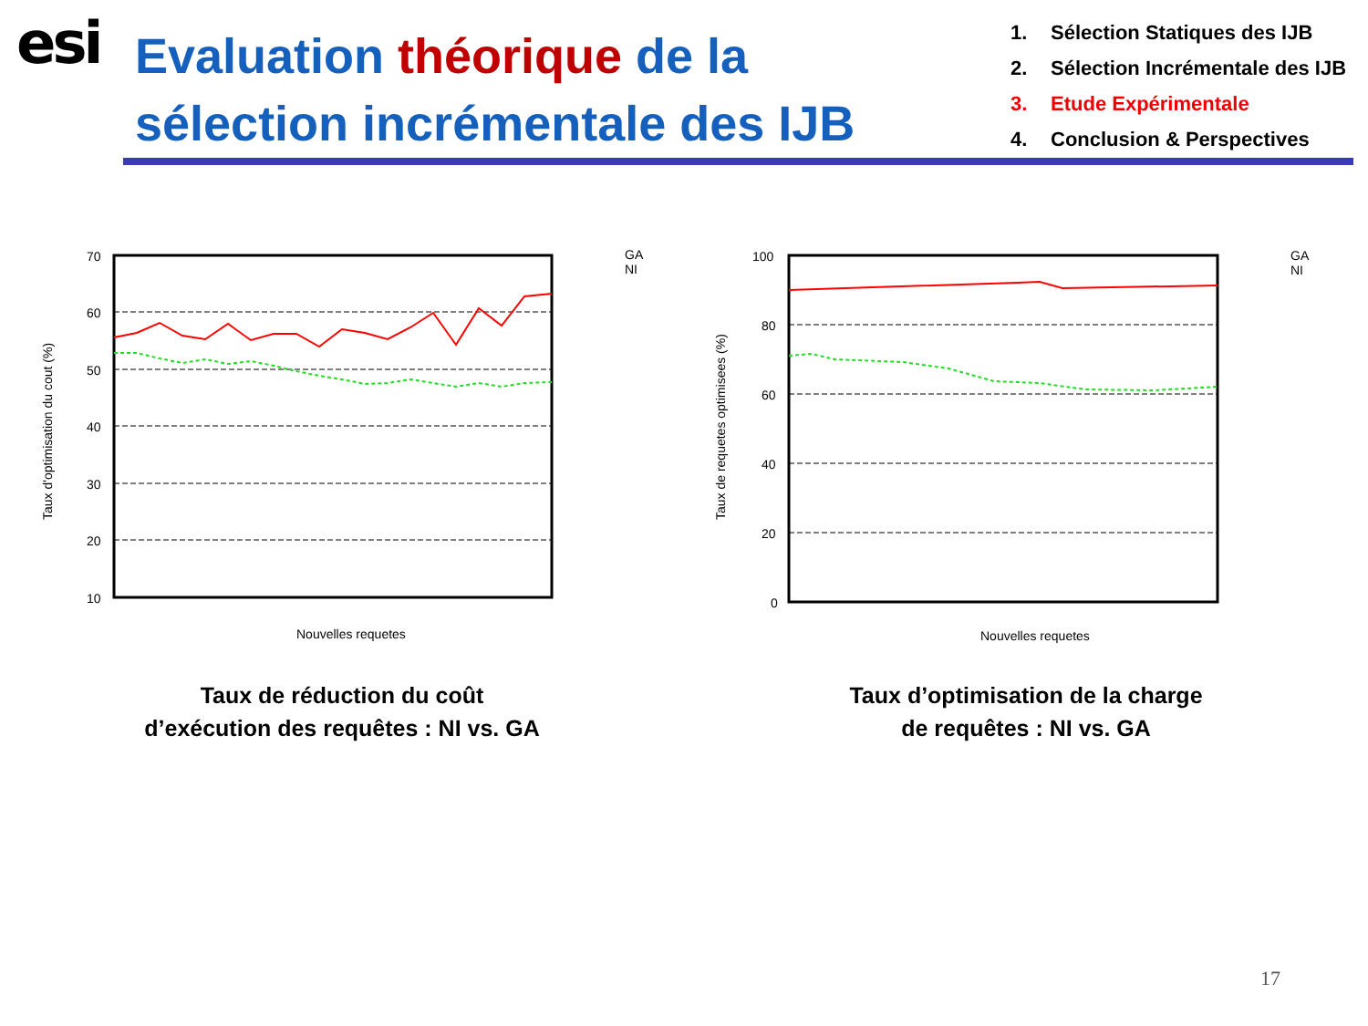esi
Evaluation théorique de la
sélection incrémentale des IJB
1. Sélection Statiques des IJB
2. Sélection Incrémentale des IJB
3. Etude Expérimentale
4. Conclusion & Perspectives
70
60
50
40
30
20
10
GA
NI
Nouvelles requetes
Taux d'optimisation du cout (%)
Taux de réduction du coût
d’exécution des requêtes : NI vs. GA
100
80
60
40
20
0
GA
NI
Nouvelles requetes
Taux de requetes optimisees (%)
Taux d’optimisation de la charge
de requêtes : NI vs. GA
17